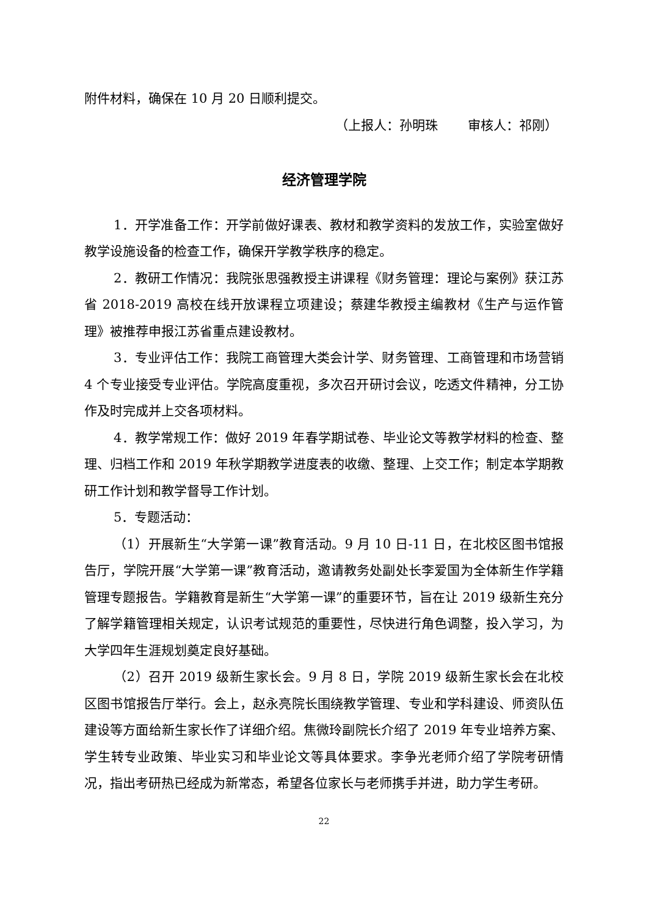附件材料，确保在 10 月 20 日顺利提交。
（上报人：孙明珠　　 审核人：祁刚）
经济管理学院
1．开学准备工作：开学前做好课表、教材和教学资料的发放工作，实验室做好教学设施设备的检查工作，确保开学教学秩序的稳定。
2．教研工作情况：我院张思强教授主讲课程《财务管理：理论与案例》获江苏省 2018-2019 高校在线开放课程立项建设；蔡建华教授主编教材《生产与运作管理》被推荐申报江苏省重点建设教材。
3．专业评估工作：我院工商管理大类会计学、财务管理、工商管理和市场营销 4 个专业接受专业评估。学院高度重视，多次召开研讨会议，吃透文件精神，分工协作及时完成并上交各项材料。
4．教学常规工作：做好 2019 年春学期试卷、毕业论文等教学材料的检查、整理、归档工作和 2019 年秋学期教学进度表的收缴、整理、上交工作；制定本学期教研工作计划和教学督导工作计划。
5．专题活动：
（1）开展新生“大学第一课”教育活动。9 月 10 日-11 日，在北校区图书馆报告厅，学院开展“大学第一课”教育活动，邀请教务处副处长李爱国为全体新生作学籍管理专题报告。学籍教育是新生“大学第一课”的重要环节，旨在让 2019 级新生充分了解学籍管理相关规定，认识考试规范的重要性，尽快进行角色调整，投入学习，为大学四年生涯规划奠定良好基础。
（2）召开 2019 级新生家长会。9 月 8 日，学院 2019 级新生家长会在北校区图书馆报告厅举行。会上，赵永亮院长围绕教学管理、专业和学科建设、师资队伍建设等方面给新生家长作了详细介绍。焦微玲副院长介绍了 2019 年专业培养方案、学生转专业政策、毕业实习和毕业论文等具体要求。李争光老师介绍了学院考研情况，指出考研热已经成为新常态，希望各位家长与老师携手并进，助力学生考研。
22